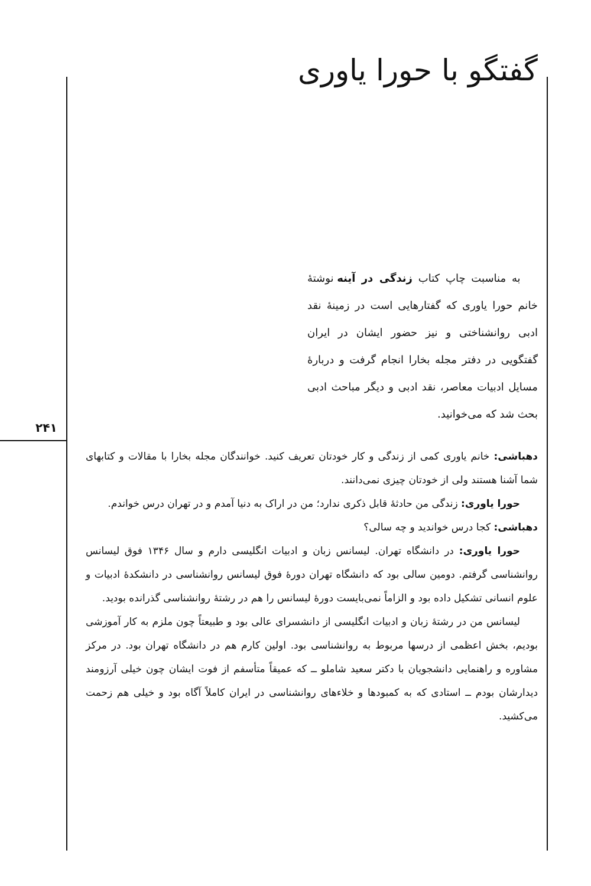۲۴۱
گفتگو با حورا یاوری
به مناسبت چاپ کتاب زندگی در آینه نوشتهٔ خانم حورا یاوری که گفتارهایی است در زمینهٔ نقد ادبی روانشناختی و نیز حضور ایشان در ایران گفتگویی در دفتر مجله بخارا انجام گرفت و دربارهٔ مسایل ادبیات معاصر، نقد ادبی و دیگر مباحث ادبی بحث شد که می‌خوانید.
دهباشی: خانم یاوری کمی از زندگی و کار خودتان تعریف کنید. خوانندگان مجله بخارا با مقالات و کتابهای شما آشنا هستند ولی از خودتان چیزی نمی‌دانند.
حورا یاوری: زندگی من حادثهٔ قابل ذکری ندارد؛ من در اراک به دنیا آمدم و در تهران درس خواندم.
دهباشی: کجا درس خواندید و چه سالی؟
حورا یاوری: در دانشگاه تهران. لیسانس زبان و ادبیات انگلیسی دارم و سال ۱۳۴۶ فوق لیسانس روانشناسی گرفتم. دومین سالی بود که دانشگاه تهران دورهٔ فوق لیسانس روانشناسی در دانشکدهٔ ادبیات و علوم انسانی تشکیل داده بود و الزاماً نمی‌بایست دورهٔ لیسانس را هم در رشتهٔ روانشناسی گذرانده بودید.
لیسانس من در رشتهٔ زبان و ادبیات انگلیسی از دانشسرای عالی بود و طبیعتاً چون ملزم به کار آموزشی بودیم، بخش اعظمی از درسها مربوط به روانشناسی بود. اولین کارم هم در دانشگاه تهران بود. در مرکز مشاوره و راهنمایی دانشجویان با دکتر سعید شاملو ــ که عمیقاً متأسفم از فوت ایشان چون خیلی آرزومند دیدارشان بودم ــ استادی که به کمبودها و خلاءهای روانشناسی در ایران کاملاً آگاه بود و خیلی هم زحمت می‌کشید.